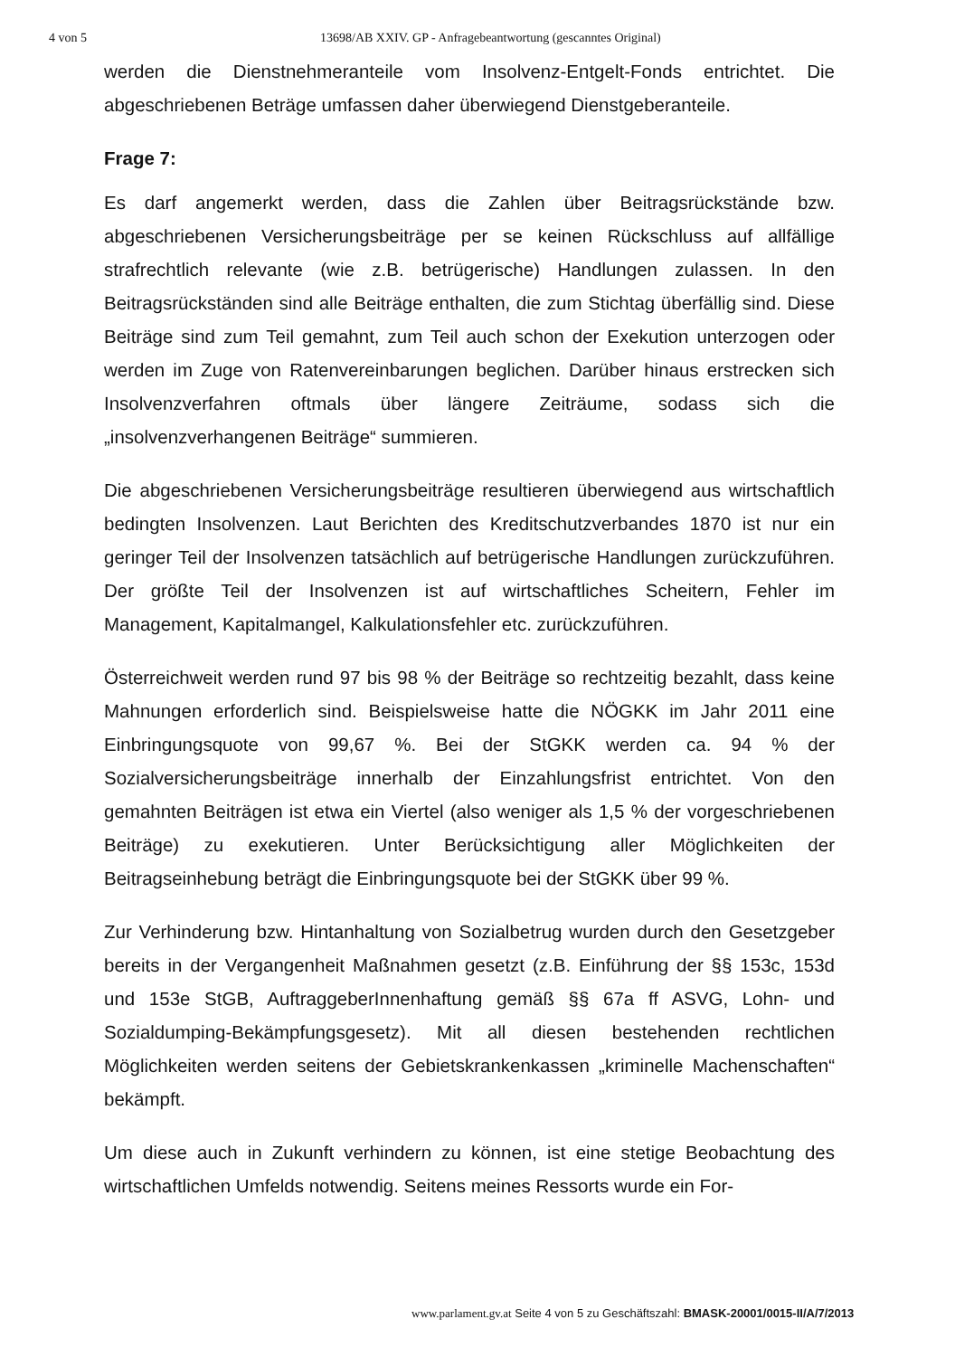4 von 5 13698/AB XXIV. GP - Anfragebeantwortung (gescanntes Original)
werden die Dienstnehmeranteile vom Insolvenz-Entgelt-Fonds entrichtet. Die abgeschriebenen Beträge umfassen daher überwiegend Dienstgeberanteile.
Frage 7:
Es darf angemerkt werden, dass die Zahlen über Beitragsrückstände bzw. abgeschriebenen Versicherungsbeiträge per se keinen Rückschluss auf allfällige strafrechtlich relevante (wie z.B. betrügerische) Handlungen zulassen. In den Beitragsrückständen sind alle Beiträge enthalten, die zum Stichtag überfällig sind. Diese Beiträge sind zum Teil gemahnt, zum Teil auch schon der Exekution unterzogen oder werden im Zuge von Ratenvereinbarungen beglichen. Darüber hinaus erstrecken sich Insolvenzverfahren oftmals über längere Zeiträume, sodass sich die „insolvenzverhangenen Beiträge“ summieren.
Die abgeschriebenen Versicherungsbeiträge resultieren überwiegend aus wirtschaftlich bedingten Insolvenzen. Laut Berichten des Kreditschutzverbandes 1870 ist nur ein geringer Teil der Insolvenzen tatsächlich auf betrügerische Handlungen zurückzuführen. Der größte Teil der Insolvenzen ist auf wirtschaftliches Scheitern, Fehler im Management, Kapitalmangel, Kalkulationsfehler etc. zurückzuführen.
Österreichweit werden rund 97 bis 98 % der Beiträge so rechtzeitig bezahlt, dass keine Mahnungen erforderlich sind. Beispielsweise hatte die NÖGKK im Jahr 2011 eine Einbringungsquote von 99,67 %. Bei der StGKK werden ca. 94 % der Sozialversicherungsbeiträge innerhalb der Einzahlungsfrist entrichtet. Von den gemahnten Beiträgen ist etwa ein Viertel (also weniger als 1,5 % der vorgeschriebenen Beiträge) zu exekutieren. Unter Berücksichtigung aller Möglichkeiten der Beitragseinhebung beträgt die Einbringungsquote bei der StGKK über 99 %.
Zur Verhinderung bzw. Hintanhaltung von Sozialbetrug wurden durch den Gesetzgeber bereits in der Vergangenheit Maßnahmen gesetzt (z.B. Einführung der §§ 153c, 153d und 153e StGB, AuftraggeberInnenhaftung gemäß §§ 67a ff ASVG, Lohn- und Sozialdumping-Bekämpfungsgesetz). Mit all diesen bestehenden rechtlichen Möglichkeiten werden seitens der Gebietskrankenkassen „kriminelle Machenschaften“ bekämpft.
Um diese auch in Zukunft verhindern zu können, ist eine stetige Beobachtung des wirtschaftlichen Umfelds notwendig. Seitens meines Ressorts wurde ein For-
www.parlament.gv.at Seite 4 von 5 zu Geschäftszahl: BMASK-20001/0015-II/A/7/2013